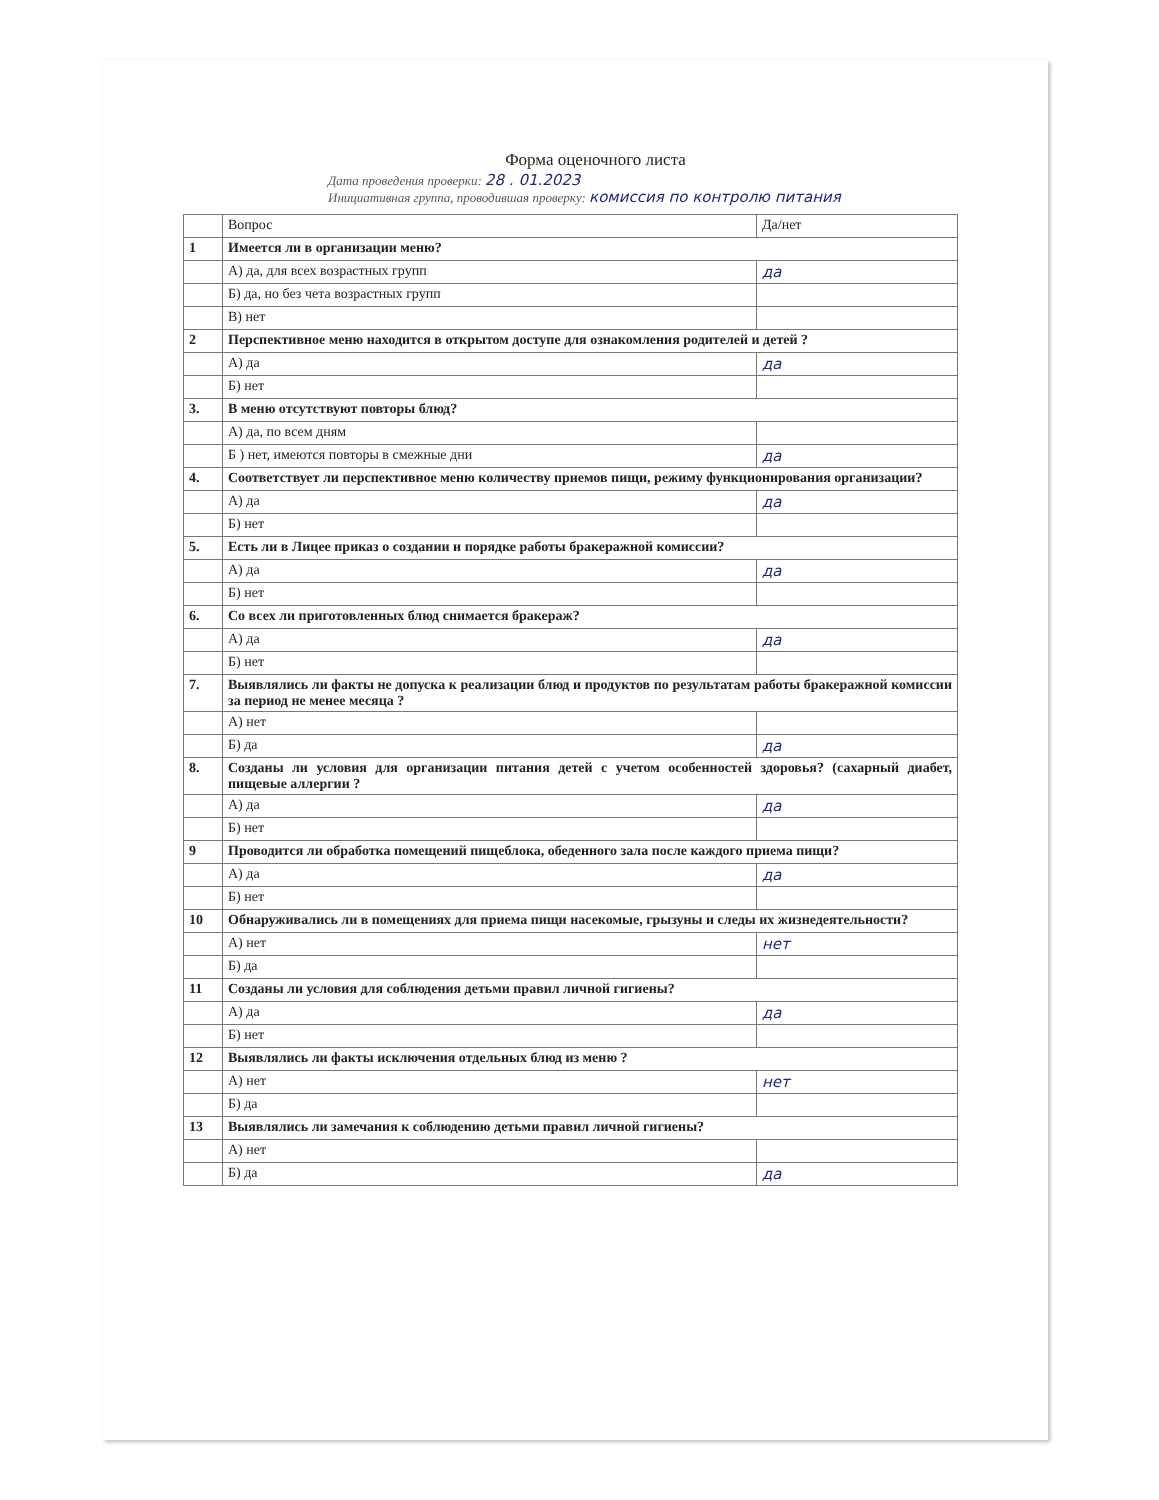Форма оценочного листа
Дата проведения проверки: 28 . 01.2023
Инициативная группа, проводившая проверку: комиссия по контролю питания
| | Вопрос | Да/нет |
| 1 | Имеется ли в организации меню? | |
| | А) да, для всех возрастных групп | да |
| | Б) да, но без чета возрастных групп | |
| | В) нет | |
| 2 | Перспективное меню находится в открытом доступе для ознакомления родителей и детей ? | |
| | А) да | да |
| | Б) нет | |
| 3. | В меню отсутствуют повторы блюд? | |
| | А) да, по всем дням | |
| | Б ) нет, имеются повторы в смежные дни | да |
| 4. | Соответствует ли перспективное меню количеству приемов пищи, режиму функционирования организации? | |
| | А) да | да |
| | Б) нет | |
| 5. | Есть ли в Лицее приказ о создании и порядке работы бракеражной комиссии? | |
| | А) да | да |
| | Б) нет | |
| 6. | Со всех ли приготовленных блюд снимается бракераж? | |
| | А) да | да |
| | Б) нет | |
| 7. | Выявлялись ли факты не допуска к реализации блюд и продуктов по результатам работы бракеражной комиссии за период не менее месяца ? | |
| | А) нет | |
| | Б) да | да |
| 8. | Созданы ли условия для организации питания детей с учетом особенностей здоровья? (сахарный диабет, пищевые аллергии ? | |
| | А) да | да |
| | Б) нет | |
| 9 | Проводится ли обработка помещений пищеблока, обеденного зала после каждого приема пищи? | |
| | А) да | да |
| | Б) нет | |
| 10 | Обнаруживались ли в помещениях для приема пищи насекомые, грызуны и следы их жизнедеятельности? | |
| | А) нет | нет |
| | Б) да | |
| 11 | Созданы ли условия для соблюдения детьми правил личной гигиены? | |
| | А) да | да |
| | Б) нет | |
| 12 | Выявлялись ли факты исключения отдельных блюд из меню ? | |
| | А) нет | нет |
| | Б) да | |
| 13 | Выявлялись ли замечания к соблюдению детьми правил личной гигиены? | |
| | А) нет | |
| | Б) да | да |